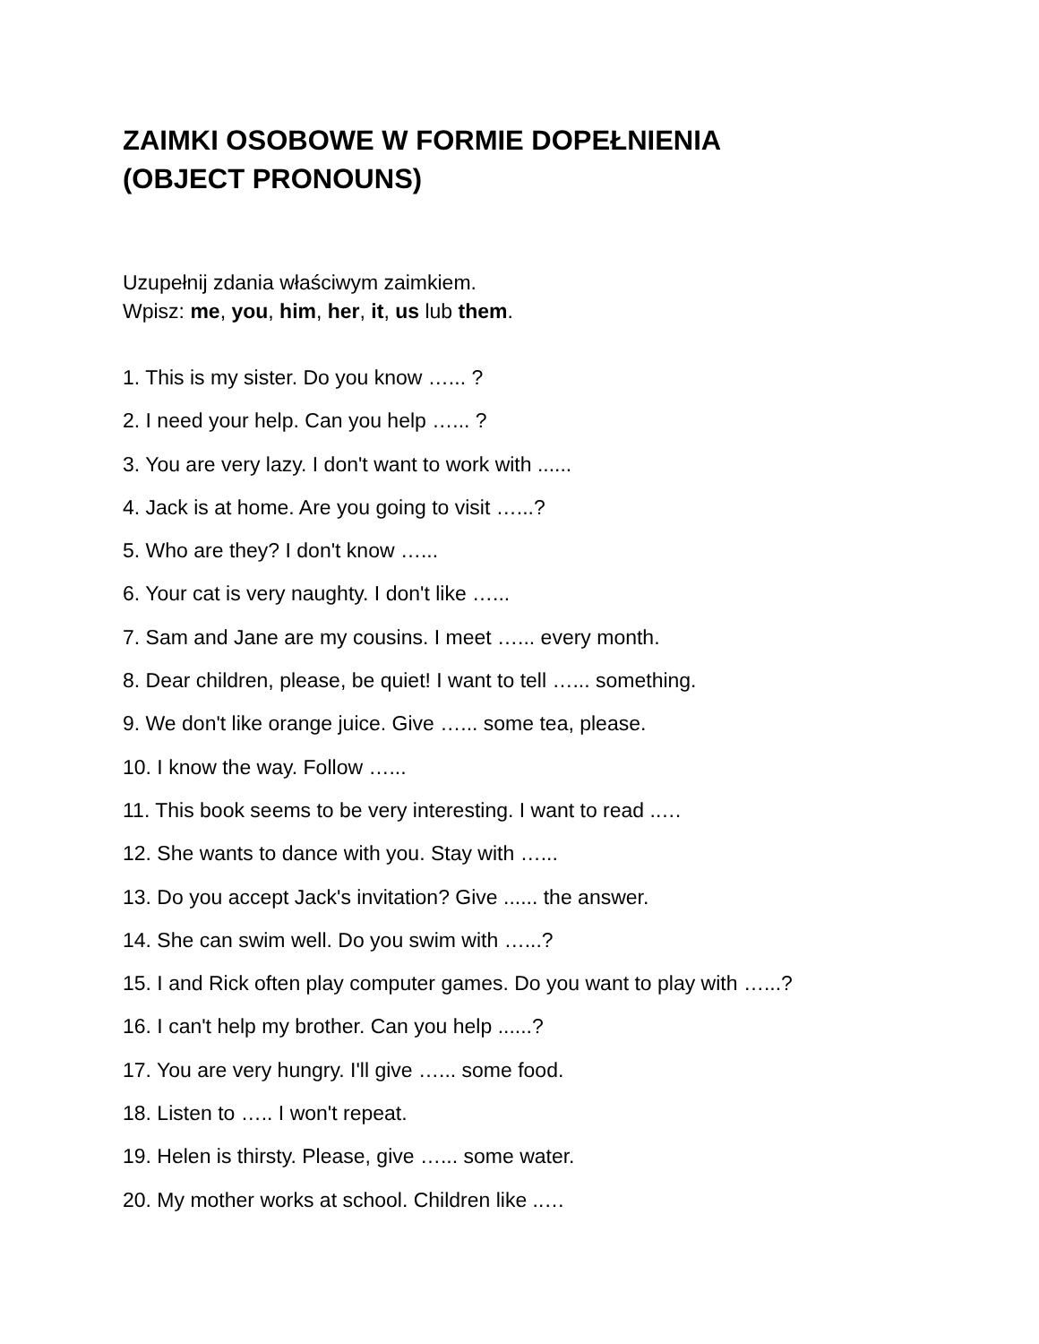ZAIMKI OSOBOWE W FORMIE DOPEŁNIENIA
(OBJECT PRONOUNS)
Uzupełnij zdania właściwym zaimkiem.
Wpisz: me, you, him, her, it, us lub them.
1. This is my sister. Do you know …... ?
2. I need your help. Can you help …... ?
3. You are very lazy. I don't want to work with ......
4. Jack is at home. Are you going to visit …...?
5. Who are they? I don't know …...
6. Your cat is very naughty. I don't like …...
7. Sam and Jane are my cousins. I meet …... every month.
8. Dear children, please, be quiet! I want to tell …... something.
9. We don't like orange juice. Give …... some tea, please.
10. I know the way. Follow …...
11. This book seems to be very interesting. I want to read ..…
12. She wants to dance with you. Stay with …...
13. Do you accept Jack's invitation? Give ...... the answer.
14. She can swim well. Do you swim with …...?
15. I and Rick often play computer games. Do you want to play with …...?
16. I can't help my brother. Can you help ......?
17. You are very hungry. I'll give …... some food.
18. Listen to ….. I won't repeat.
19. Helen is thirsty. Please, give …... some water.
20. My mother works at school. Children like ..…